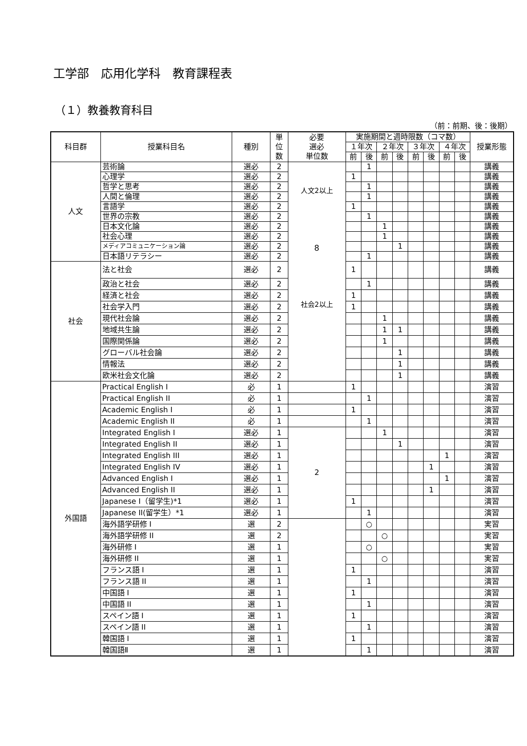工学部　応用化学科　教育課程表
（１）教養教育科目
（前：前期、後：後期）
| 科目群 | 授業科目名 | 種別 | 単 位 数 | 必要 選必 単位数 | 実施期間と週時限数（コマ数） | | | | | | | | 授業形態 |
| --- | --- | --- | --- | --- | --- | --- | --- | --- | --- | --- | --- | --- | --- |
| | | | | | １年次 | | ２年次 | | ３年次 | | ４年次 | | |
| | | | | | 前 | 後 | 前 | 後 | 前 | 後 | 前 | 後 | |
| 人文 | 芸術論 | 選必 | 2 | 人文2以上 8 社会2以上 | | 1 | | | | | | | 講義 |
| | 心理学 | 選必 | 2 | | 1 | | | | | | | | 講義 |
| | 哲学と思考 | 選必 | 2 | | | 1 | | | | | | | 講義 |
| | 人間と倫理 | 選必 | 2 | | | 1 | | | | | | | 講義 |
| | 言語学 | 選必 | 2 | | 1 | | | | | | | | 講義 |
| | 世界の宗教 | 選必 | 2 | | | 1 | | | | | | | 講義 |
| | 日本文化論 | 選必 | 2 | | | | 1 | | | | | | 講義 |
| | 社会心理 | 選必 | 2 | | | | 1 | | | | | | 講義 |
| | メディアコミュニケーション論 | 選必 | 2 | | | | | 1 | | | | | 講義 |
| | 日本語リテラシー | 選必 | 2 | | | 1 | | | | | | | 講義 |
| 社会 | 法と社会 | 選必 | 2 | | 1 | | | | | | | | 講義 |
| | 政治と社会 | 選必 | 2 | | | 1 | | | | | | | 講義 |
| | 経済と社会 | 選必 | 2 | | 1 | | | | | | | | 講義 |
| | 社会学入門 | 選必 | 2 | | 1 | | | | | | | | 講義 |
| | 現代社会論 | 選必 | 2 | | | | 1 | | | | | | 講義 |
| | 地域共生論 | 選必 | 2 | | | | 1 | 1 | | | | | 講義 |
| | 国際関係論 | 選必 | 2 | | | | 1 | | | | | | 講義 |
| | グローバル社会論 | 選必 | 2 | | | | | 1 | | | | | 講義 |
| | 情報法 | 選必 | 2 | | | | | 1 | | | | | 講義 |
| | 欧米社会文化論 | 選必 | 2 | | | | | 1 | | | | | 講義 |
| 外国語 | Practical English I | 必 | 1 | | 1 | | | | | | | | 演習 |
| | Practical English II | 必 | 1 | | | 1 | | | | | | | 演習 |
| | Academic English I | 必 | 1 | | 1 | | | | | | | | 演習 |
| | Academic English II | 必 | 1 | | | 1 | | | | | | | 演習 |
| | Integrated English I | 選必 | 1 | 2 | | | 1 | | | | | | 演習 |
| | Integrated English II | 選必 | 1 | | | | | 1 | | | | | 演習 |
| | Integrated English III | 選必 | 1 | | | | | | | | 1 | | 演習 |
| | Integrated English IV | 選必 | 1 | | | | | | | 1 | | | 演習 |
| | Advanced English I | 選必 | 1 | | | | | | | | 1 | | 演習 |
| | Advanced English II | 選必 | 1 | | | | | | | 1 | | | 演習 |
| | Japanese I（留学生)*1 | 選必 | 1 | | 1 | | | | | | | | 演習 |
| | Japanese II(留学生）*1 | 選必 | 1 | | | 1 | | | | | | | 演習 |
| | 海外語学研修 I | 選 | 2 | | | ○ | | | | | | | 実習 |
| | 海外語学研修 II | 選 | 2 | | | | ○ | | | | | | 実習 |
| | 海外研修 I | 選 | 1 | | | ○ | | | | | | | 実習 |
| | 海外研修 II | 選 | 1 | | | | ○ | | | | | | 実習 |
| | フランス語 I | 選 | 1 | | 1 | | | | | | | | 演習 |
| | フランス語 II | 選 | 1 | | | 1 | | | | | | | 演習 |
| | 中国語 I | 選 | 1 | | 1 | | | | | | | | 演習 |
| | 中国語 II | 選 | 1 | | | 1 | | | | | | | 演習 |
| | スペイン語 I | 選 | 1 | | 1 | | | | | | | | 演習 |
| | スペイン語 II | 選 | 1 | | | 1 | | | | | | | 演習 |
| | 韓国語 I | 選 | 1 | | 1 | | | | | | | | 演習 |
| | 韓国語Ⅱ | 選 | 1 | | | 1 | | | | | | | 演習 |